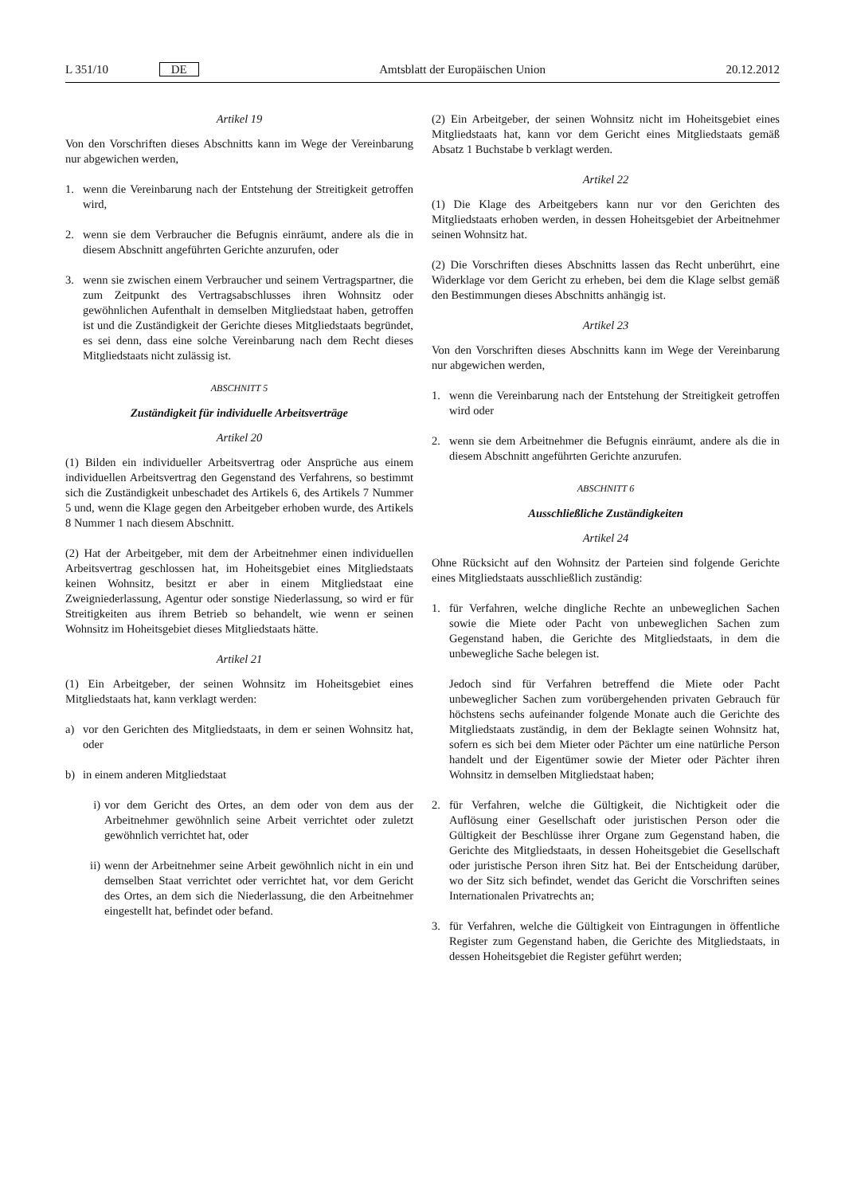L 351/10 DE
Amtsblatt der Europäischen Union
20.12.2012
Artikel 19
Von den Vorschriften dieses Abschnitts kann im Wege der Vereinbarung nur abgewichen werden,
1. wenn die Vereinbarung nach der Entstehung der Streitigkeit getroffen wird,
2. wenn sie dem Verbraucher die Befugnis einräumt, andere als die in diesem Abschnitt angeführten Gerichte anzurufen, oder
3. wenn sie zwischen einem Verbraucher und seinem Vertragspartner, die zum Zeitpunkt des Vertragsabschlusses ihren Wohnsitz oder gewöhnlichen Aufenthalt in demselben Mitgliedstaat haben, getroffen ist und die Zuständigkeit der Gerichte dieses Mitgliedstaats begründet, es sei denn, dass eine solche Vereinbarung nach dem Recht dieses Mitgliedstaats nicht zulässig ist.
ABSCHNITT 5
Zuständigkeit für individuelle Arbeitsverträge
Artikel 20
(1) Bilden ein individueller Arbeitsvertrag oder Ansprüche aus einem individuellen Arbeitsvertrag den Gegenstand des Verfahrens, so bestimmt sich die Zuständigkeit unbeschadet des Artikels 6, des Artikels 7 Nummer 5 und, wenn die Klage gegen den Arbeitgeber erhoben wurde, des Artikels 8 Nummer 1 nach diesem Abschnitt.
(2) Hat der Arbeitgeber, mit dem der Arbeitnehmer einen individuellen Arbeitsvertrag geschlossen hat, im Hoheitsgebiet eines Mitgliedstaats keinen Wohnsitz, besitzt er aber in einem Mitgliedstaat eine Zweigniederlassung, Agentur oder sonstige Niederlassung, so wird er für Streitigkeiten aus ihrem Betrieb so behandelt, wie wenn er seinen Wohnsitz im Hoheitsgebiet dieses Mitgliedstaats hätte.
Artikel 21
(1) Ein Arbeitgeber, der seinen Wohnsitz im Hoheitsgebiet eines Mitgliedstaats hat, kann verklagt werden:
a) vor den Gerichten des Mitgliedstaats, in dem er seinen Wohnsitz hat, oder
b) in einem anderen Mitgliedstaat
i) vor dem Gericht des Ortes, an dem oder von dem aus der Arbeitnehmer gewöhnlich seine Arbeit verrichtet oder zuletzt gewöhnlich verrichtet hat, oder
ii) wenn der Arbeitnehmer seine Arbeit gewöhnlich nicht in ein und demselben Staat verrichtet oder verrichtet hat, vor dem Gericht des Ortes, an dem sich die Niederlassung, die den Arbeitnehmer eingestellt hat, befindet oder befand.
(2) Ein Arbeitgeber, der seinen Wohnsitz nicht im Hoheitsgebiet eines Mitgliedstaats hat, kann vor dem Gericht eines Mitgliedstaats gemäß Absatz 1 Buchstabe b verklagt werden.
Artikel 22
(1) Die Klage des Arbeitgebers kann nur vor den Gerichten des Mitgliedstaats erhoben werden, in dessen Hoheitsgebiet der Arbeitnehmer seinen Wohnsitz hat.
(2) Die Vorschriften dieses Abschnitts lassen das Recht unberührt, eine Widerklage vor dem Gericht zu erheben, bei dem die Klage selbst gemäß den Bestimmungen dieses Abschnitts anhängig ist.
Artikel 23
Von den Vorschriften dieses Abschnitts kann im Wege der Vereinbarung nur abgewichen werden,
1. wenn die Vereinbarung nach der Entstehung der Streitigkeit getroffen wird oder
2. wenn sie dem Arbeitnehmer die Befugnis einräumt, andere als die in diesem Abschnitt angeführten Gerichte anzurufen.
ABSCHNITT 6
Ausschließliche Zuständigkeiten
Artikel 24
Ohne Rücksicht auf den Wohnsitz der Parteien sind folgende Gerichte eines Mitgliedstaats ausschließlich zuständig:
1. für Verfahren, welche dingliche Rechte an unbeweglichen Sachen sowie die Miete oder Pacht von unbeweglichen Sachen zum Gegenstand haben, die Gerichte des Mitgliedstaats, in dem die unbewegliche Sache belegen ist.
Jedoch sind für Verfahren betreffend die Miete oder Pacht unbeweglicher Sachen zum vorübergehenden privaten Gebrauch für höchstens sechs aufeinander folgende Monate auch die Gerichte des Mitgliedstaats zuständig, in dem der Beklagte seinen Wohnsitz hat, sofern es sich bei dem Mieter oder Pächter um eine natürliche Person handelt und der Eigentümer sowie der Mieter oder Pächter ihren Wohnsitz in demselben Mitgliedstaat haben;
2. für Verfahren, welche die Gültigkeit, die Nichtigkeit oder die Auflösung einer Gesellschaft oder juristischen Person oder die Gültigkeit der Beschlüsse ihrer Organe zum Gegenstand haben, die Gerichte des Mitgliedstaats, in dessen Hoheitsgebiet die Gesellschaft oder juristische Person ihren Sitz hat. Bei der Entscheidung darüber, wo der Sitz sich befindet, wendet das Gericht die Vorschriften seines Internationalen Privatrechts an;
3. für Verfahren, welche die Gültigkeit von Eintragungen in öffentliche Register zum Gegenstand haben, die Gerichte des Mitgliedstaats, in dessen Hoheitsgebiet die Register geführt werden;